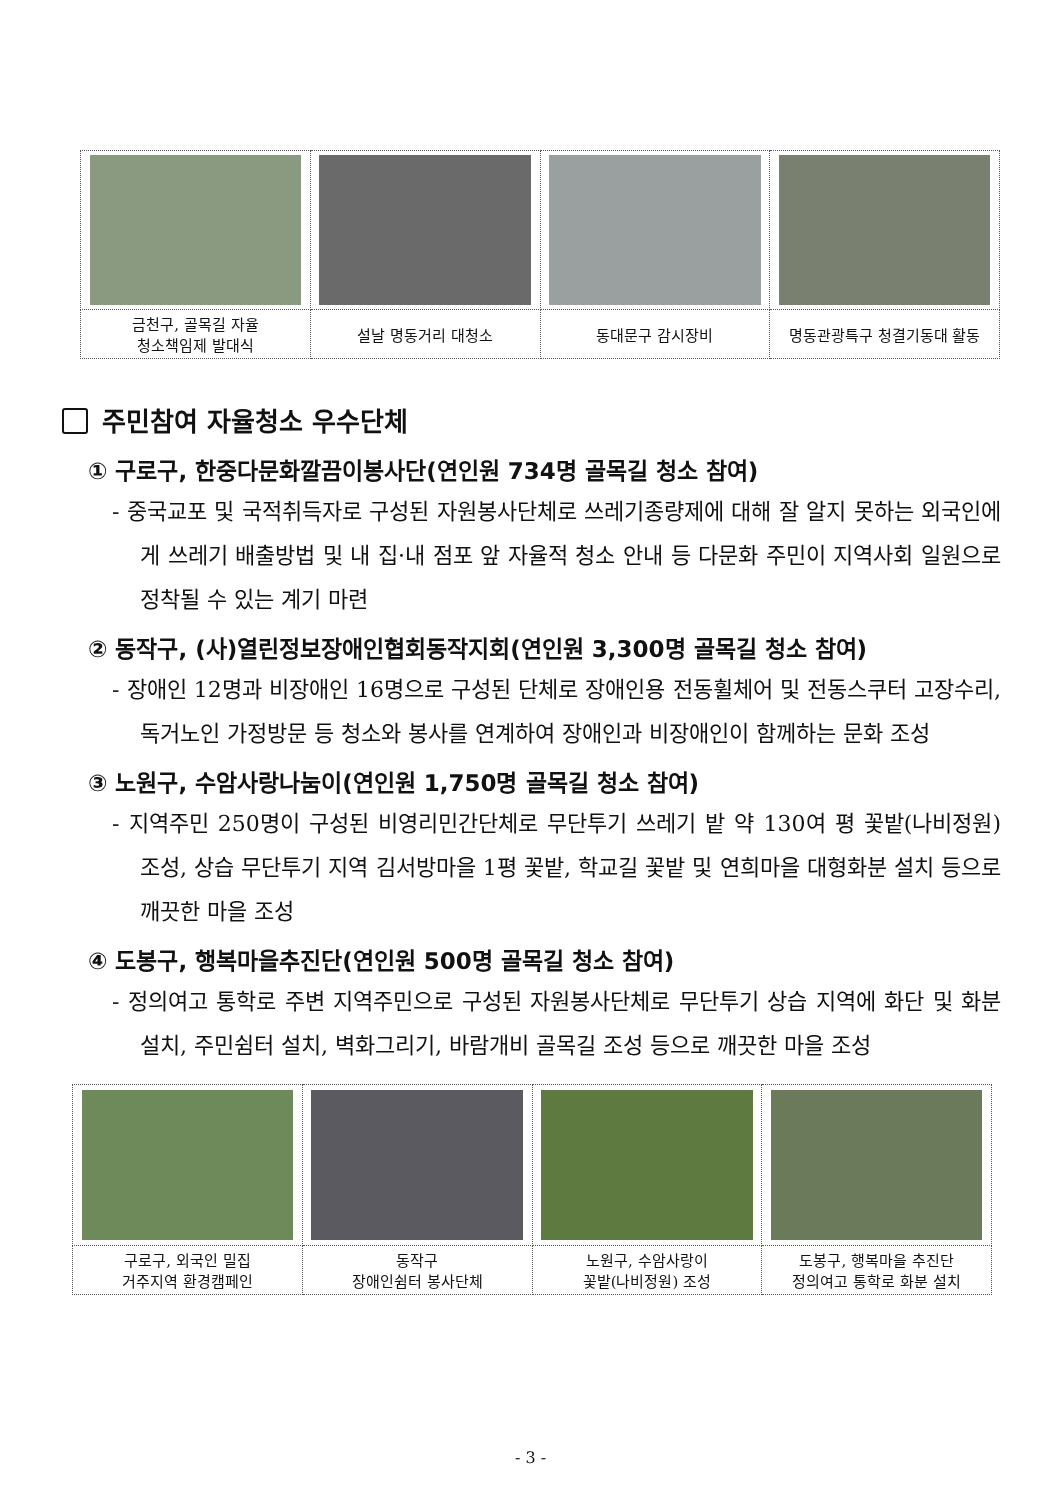| 금천구, 골목길 자율 청소책임제 발대식 | 설날 명동거리 대청소 | 동대문구 감시장비 | 명동관광특구 청결기동대 활동 |
주민참여 자율청소 우수단체
① 구로구, 한중다문화깔끔이봉사단(연인원 734명 골목길 청소 참여)
- 중국교포 및 국적취득자로 구성된 자원봉사단체로 쓰레기종량제에 대해 잘 알지 못하는 외국인에게 쓰레기 배출방법 및 내 집·내 점포 앞 자율적 청소 안내 등 다문화 주민이 지역사회 일원으로 정착될 수 있는 계기 마련
② 동작구, (사)열린정보장애인협회동작지회(연인원 3,300명 골목길 청소 참여)
- 장애인 12명과 비장애인 16명으로 구성된 단체로 장애인용 전동휠체어 및 전동스쿠터 고장수리, 독거노인 가정방문 등 청소와 봉사를 연계하여 장애인과 비장애인이 함께하는 문화 조성
③ 노원구, 수암사랑나눔이(연인원 1,750명 골목길 청소 참여)
- 지역주민 250명이 구성된 비영리민간단체로 무단투기 쓰레기 밭 약 130여 평 꽃밭(나비정원) 조성, 상습 무단투기 지역 김서방마을 1평 꽃밭, 학교길 꽃밭 및 연희마을 대형화분 설치 등으로 깨끗한 마을 조성
④ 도봉구, 행복마을추진단(연인원 500명 골목길 청소 참여)
- 정의여고 통학로 주변 지역주민으로 구성된 자원봉사단체로 무단투기 상습 지역에 화단 및 화분 설치, 주민쉼터 설치, 벽화그리기, 바람개비 골목길 조성 등으로 깨끗한 마을 조성
| 구로구, 외국인 밀집 거주지역 환경캠페인 | 동작구 장애인쉼터 봉사단체 | 노원구, 수암사랑이 꽃밭(나비정원) 조성 | 도봉구, 행복마을 추진단 정의여고 통학로 화분 설치 |
- 3 -